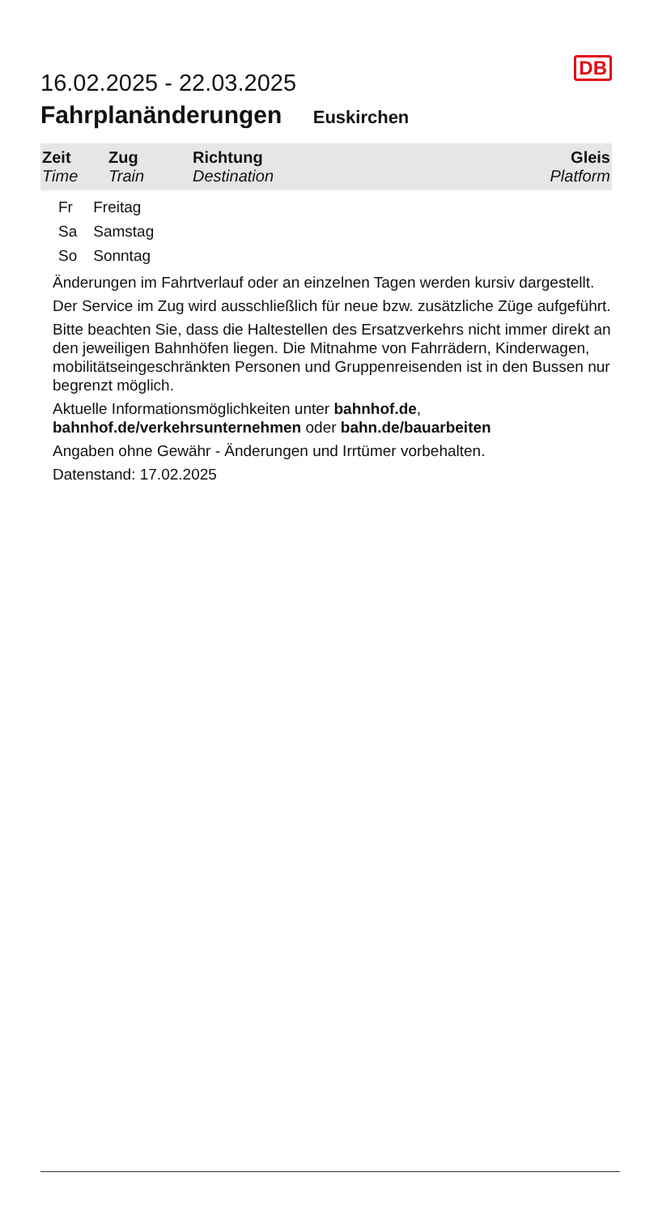16.02.2025 - 22.03.2025
DB
Fahrplanänderungen Euskirchen
| Zeit Time | Zug Train | Richtung Destination | Gleis Platform |
| --- | --- | --- | --- |
| Fr | Freitag |
| Sa | Samstag |
| So | Sonntag |
Änderungen im Fahrtverlauf oder an einzelnen Tagen werden kursiv dargestellt.
Der Service im Zug wird ausschließlich für neue bzw. zusätzliche Züge aufgeführt.
Bitte beachten Sie, dass die Haltestellen des Ersatzverkehrs nicht immer direkt an den jeweiligen Bahnhöfen liegen. Die Mitnahme von Fahrrädern, Kinderwagen, mobilitätseingeschränkten Personen und Gruppenreisenden ist in den Bussen nur begrenzt möglich.
Aktuelle Informationsmöglichkeiten unter bahnhof.de, bahnhof.de/verkehrsunternehmen oder bahn.de/bauarbeiten
Angaben ohne Gewähr - Änderungen und Irrtümer vorbehalten.
Datenstand: 17.02.2025